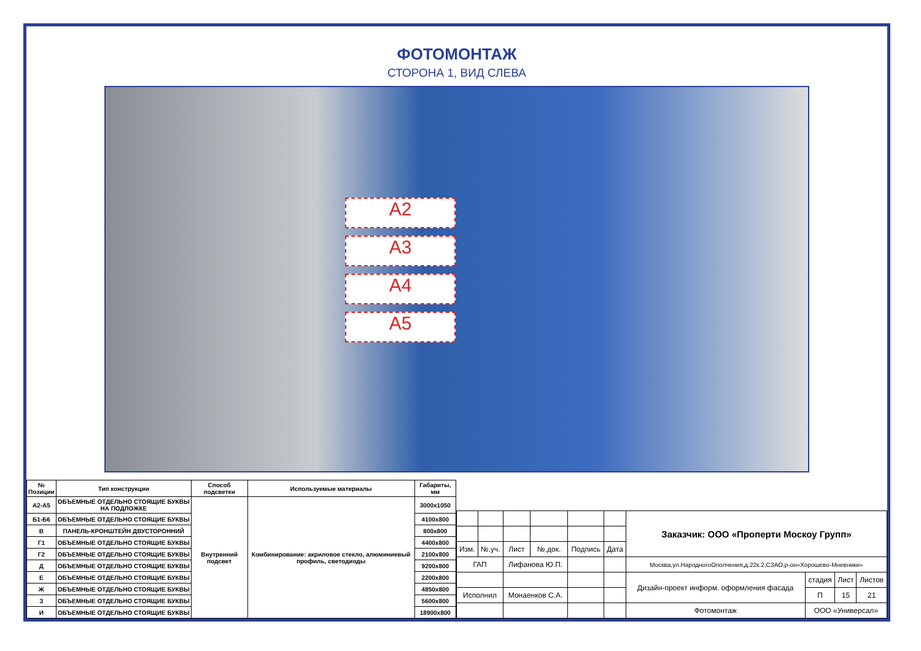ФОТОМОНТАЖ
СТОРОНА 1, ВИД СЛЕВА
А2
А3
А4
А5
| № Позиции | Тип конструкции | Способ подсветки | Используемые материалы | Габариты, мм |
| --- | --- | --- | --- | --- |
| А2-А5 | ОБЪЕМНЫЕ ОТДЕЛЬНО СТОЯЩИЕ БУКВЫ НА ПОДЛОЖКЕ | Внутренний подсвет | Комбинирование: акриловое стекло, алюминиевый профиль, светодиоды | 3000x1050 |
| Б1-Б6 | ОБЪЕМНЫЕ ОТДЕЛЬНО СТОЯЩИЕ БУКВЫ | | | 4100x800 |
| В | ПАНЕЛЬ-КРОНШТЕЙН ДВУСТОРОННИЙ | | | 800x800 |
| Г1 | ОБЪЕМНЫЕ ОТДЕЛЬНО СТОЯЩИЕ БУКВЫ | | | 4400x800 |
| Г2 | ОБЪЕМНЫЕ ОТДЕЛЬНО СТОЯЩИЕ БУКВЫ | | | 2100x800 |
| Д | ОБЪЕМНЫЕ ОТДЕЛЬНО СТОЯЩИЕ БУКВЫ | | | 9200x800 |
| Е | ОБЪЕМНЫЕ ОТДЕЛЬНО СТОЯЩИЕ БУКВЫ | | | 2200x800 |
| Ж | ОБЪЕМНЫЕ ОТДЕЛЬНО СТОЯЩИЕ БУКВЫ | | | 4850x800 |
| З | ОБЪЕМНЫЕ ОТДЕЛЬНО СТОЯЩИЕ БУКВЫ | | | 5600x800 |
| И | ОБЪЕМНЫЕ ОТДЕЛЬНО СТОЯЩИЕ БУКВЫ | | | 18900x800 |
| | | | | | | Заказчик: ООО «Проперти Москоу Групп» | | | |
| Изм. | №.уч. | Лист | №.док. | Подпись | Дата | | | | |
| ГАП | | Лифанова Ю.П. | | | | Москва,ул.НародногоОполчения,д.22к.2,СЗАО,р-он«Хорошево-Мневники» | | | |
| | | | | | | Дизайн-проект информ. оформления фасада | стадия | Лист | Листов |
| Исполнил | | Монаенков С.А. | | | | | П | 15 | 21 |
| | | | | | | Фотомонтаж | ООО «Универсал» | | |